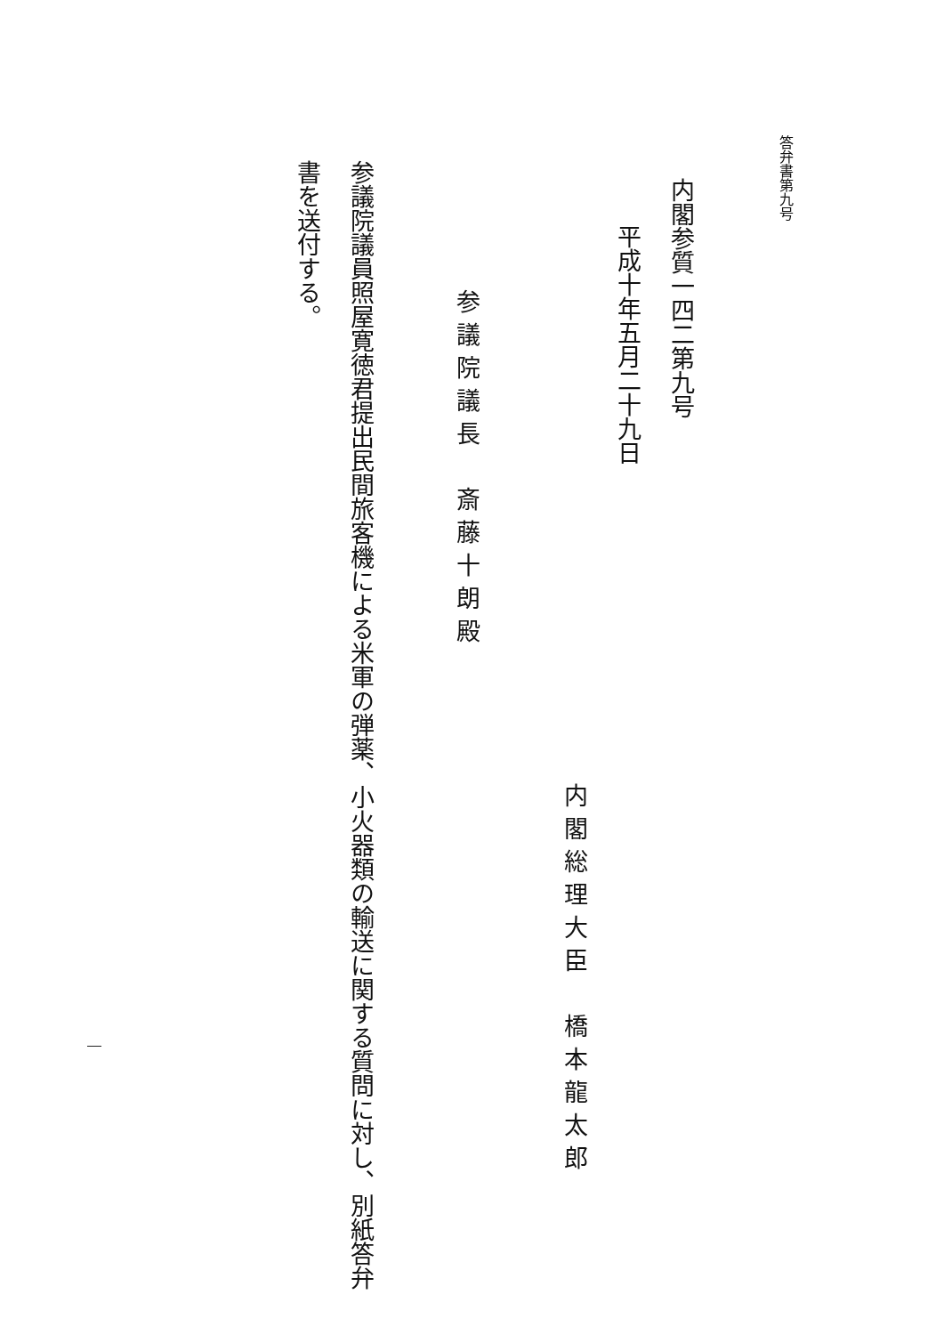答弁書第九号
内閣参質一四二第九号
平成十年五月二十九日
内閣総理大臣　橋本龍太郎
参議院議長　斎藤十朗殿
参議院議員照屋寛徳君提出民間旅客機による米軍の弾薬、小火器類の輸送に関する質問に対し、別紙答弁
書を送付する。